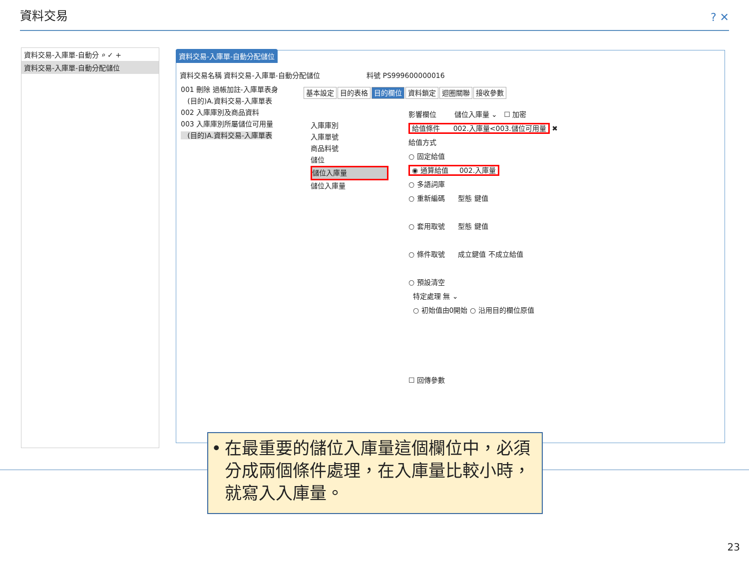資料交易 ? ✕
資料交易-入庫單-自動分 ⌕ ✓ +
資料交易-入庫單-自動分配儲位
資料交易-入庫單-自動分配儲位
資料交易名稱 資料交易-入庫單-自動分配儲位 料號 PS999600000016
001 刪除 過帳加註-入庫單表身
(目的)A.資料交易-入庫單表
002 入庫庫別及商品資料
003 入庫庫別所屬儲位可用量
(目的)A.資料交易-入庫單表
基本設定 目的表格 目的欄位 資料鎖定 迴圈關聯 接收參數
入庫庫別
入庫單號
商品料號
儲位
儲位入庫量
儲位入庫量
影響欄位 儲位入庫量 ⌄ ☐ 加密
給值條件 002.入庫量<003.儲位可用量 ✖
給值方式
○ 固定給值
◉ 通算給值 002.入庫量
○ 多語詞庫
○ 重新編碼 型態 鍵值
○ 套用取號 型態 鍵值
○ 條件取號 成立鍵值 不成立給值
○ 預設清空
特定處理 無 ⌄
○ 初始值由0開始 ○ 沿用目的欄位原值
☐ 回傳參數
• 在最重要的儲位入庫量這個欄位中，必須分成兩個條件處理，在入庫量比較小時，就寫入入庫量。
23